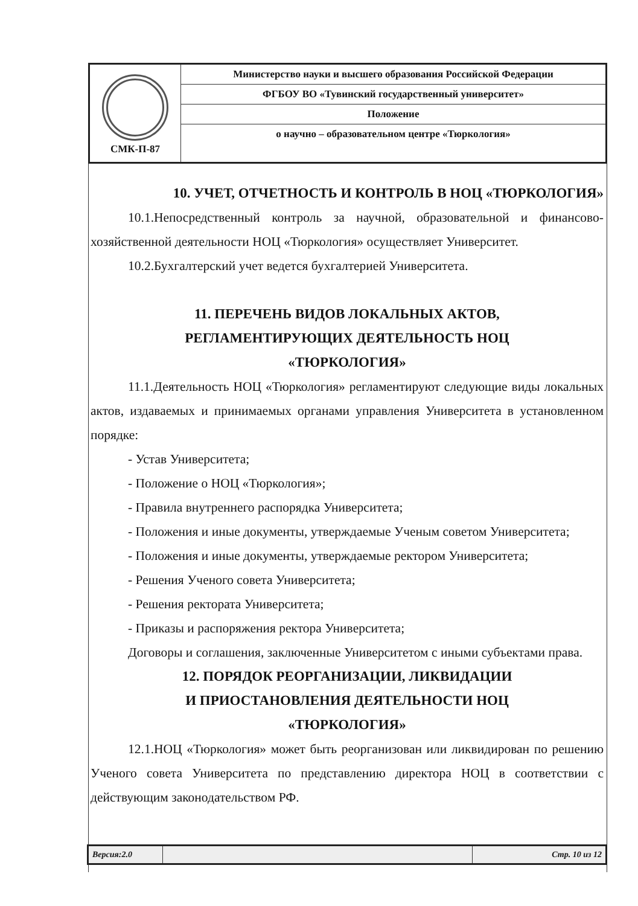| СМК-П-87 | Министерство науки и высшего образования Российской Федерации |
| | ФГБОУ ВО «Тувинский государственный университет» |
| | Положение |
| | о научно – образовательном центре «Тюркология» |
10. УЧЕТ, ОТЧЕТНОСТЬ И КОНТРОЛЬ В НОЦ «ТЮРКОЛОГИЯ»
10.1.Непосредственный контроль за научной, образовательной и финансово-хозяйственной деятельности НОЦ «Тюркология» осуществляет Университет.
10.2.Бухгалтерский учет ведется бухгалтерией Университета.
11. ПЕРЕЧЕНЬ ВИДОВ ЛОКАЛЬНЫХ АКТОВ,
РЕГЛАМЕНТИРУЮЩИХ ДЕЯТЕЛЬНОСТЬ НОЦ
«ТЮРКОЛОГИЯ»
11.1.Деятельность НОЦ «Тюркология» регламентируют следующие виды локальных актов, издаваемых и принимаемых органами управления Университета в установленном порядке:
- Устав Университета;
- Положение о НОЦ «Тюркология»;
- Правила внутреннего распорядка Университета;
- Положения и иные документы, утверждаемые Ученым советом Университета;
- Положения и иные документы, утверждаемые ректором Университета;
- Решения Ученого совета Университета;
- Решения ректората Университета;
- Приказы и распоряжения ректора Университета;
Договоры и соглашения, заключенные Университетом с иными субъектами права.
12. ПОРЯДОК РЕОРГАНИЗАЦИИ, ЛИКВИДАЦИИ
И ПРИОСТАНОВЛЕНИЯ ДЕЯТЕЛЬНОСТИ НОЦ
«ТЮРКОЛОГИЯ»
12.1.НОЦ «Тюркология» может быть реорганизован или ликвидирован по решению Ученого совета Университета по представлению директора НОЦ в соответствии с действующим законодательством РФ.
| Версия:2.0 | | Стр. 10 из 12 |